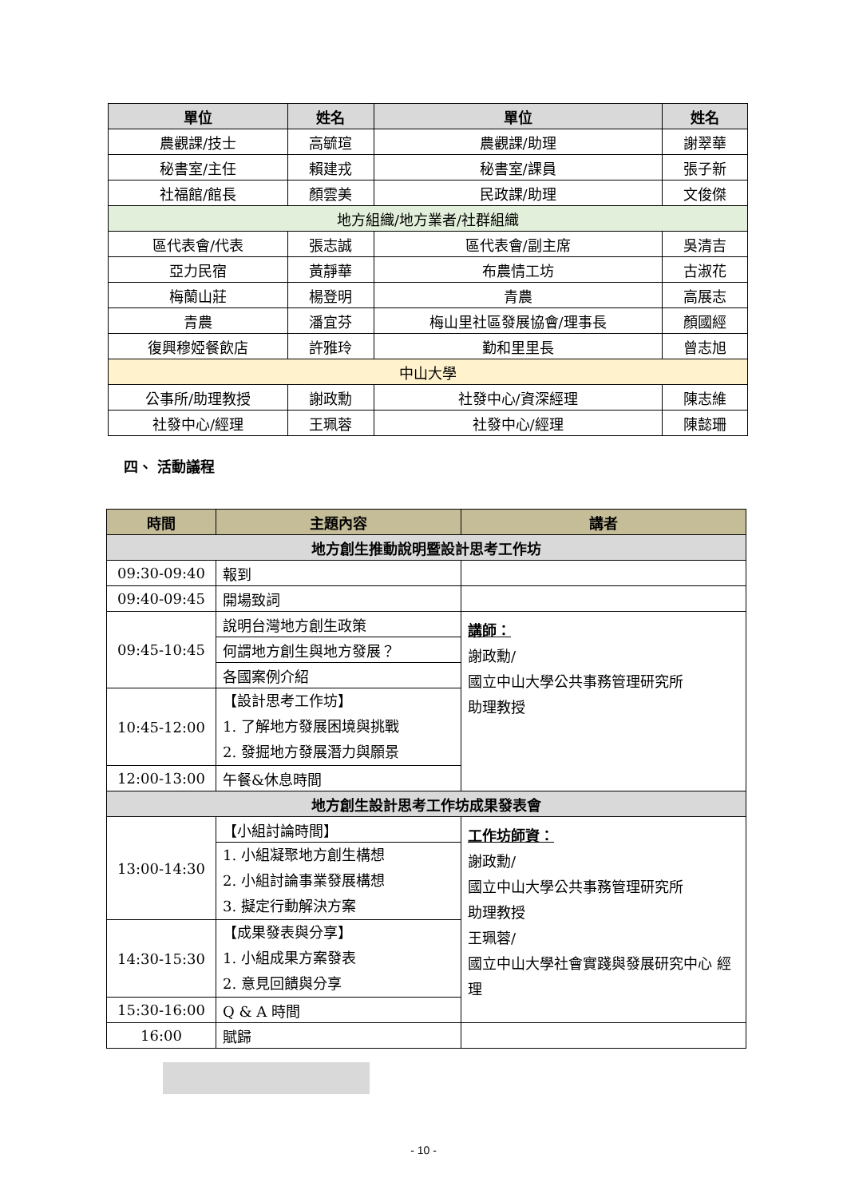| 單位 | 姓名 | 單位 | 姓名 |
| --- | --- | --- | --- |
| 農觀課/技士 | 高毓瑄 | 農觀課/助理 | 謝翠華 |
| 秘書室/主任 | 賴建戎 | 秘書室/課員 | 張子新 |
| 社福館/館長 | 顏雲美 | 民政課/助理 | 文俊傑 |
| 地方組織/地方業者/社群組織 | | | |
| 區代表會/代表 | 張志誠 | 區代表會/副主席 | 吳清吉 |
| 亞力民宿 | 黃靜華 | 布農情工坊 | 古淑花 |
| 梅蘭山莊 | 楊登明 | 青農 | 高展志 |
| 青農 | 潘宜芬 | 梅山里社區發展協會/理事長 | 顏國經 |
| 復興穆婭餐飲店 | 許雅玲 | 勤和里里長 | 曾志旭 |
| 中山大學 | | | |
| 公事所/助理教授 | 謝政勳 | 社發中心/資深經理 | 陳志維 |
| 社發中心/經理 | 王珮蓉 | 社發中心/經理 | 陳懿珊 |
四、 活動議程
| 時間 | 主題內容 | 講者 |
| --- | --- | --- |
| 地方創生推動說明暨設計思考工作坊 | | |
| 09:30-09:40 | 報到 | |
| 09:40-09:45 | 開場致詞 | |
| 09:45-10:45 | 說明台灣地方創生政策 | 講師： 謝政勳/ 國立中山大學公共事務管理研究所 助理教授 |
| | 何謂地方創生與地方發展？ | |
| | 各國案例介紹 | |
| 10:45-12:00 | 【設計思考工作坊】 1. 了解地方發展困境與挑戰 2. 發掘地方發展潛力與願景 | |
| 12:00-13:00 | 午餐&休息時間 | |
| 地方創生設計思考工作坊成果發表會 | | |
| 13:00-14:30 | 【小組討論時間】 | 工作坊師資： 謝政勳/ 國立中山大學公共事務管理研究所 助理教授 王珮蓉/ 國立中山大學社會實踐與發展研究中心 經理 |
| | 1. 小組凝聚地方創生構想 2. 小組討論事業發展構想 3. 擬定行動解決方案 | |
| 14:30-15:30 | 【成果發表與分享】 1. 小組成果方案發表 2. 意見回饋與分享 | |
| 15:30-16:00 | Q & A 時間 | |
| 16:00 | 賦歸 | |
- 10 -